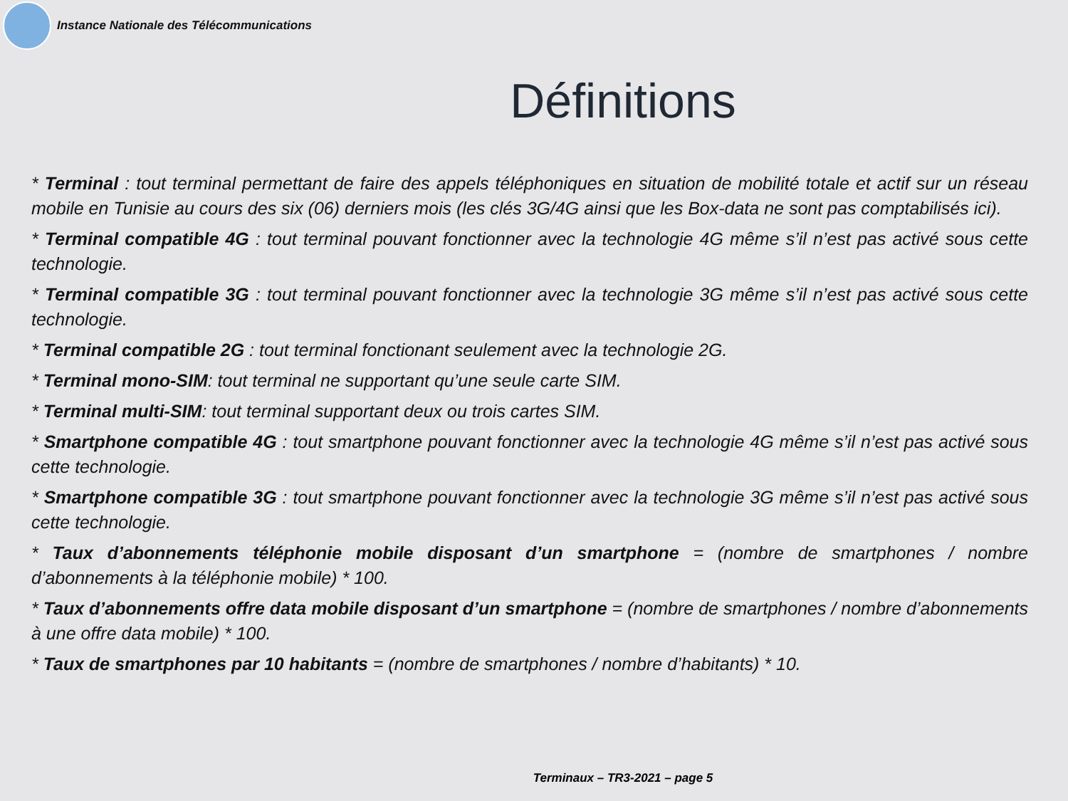Instance Nationale des Télécommunications
Définitions
* Terminal : tout terminal permettant de faire des appels téléphoniques en situation de mobilité totale et actif sur un réseau mobile en Tunisie au cours des six (06) derniers mois (les clés 3G/4G ainsi que les Box-data ne sont pas comptabilisés ici).
* Terminal compatible 4G : tout terminal pouvant fonctionner avec la technologie 4G même s’il n’est pas activé sous cette technologie.
* Terminal compatible 3G : tout terminal pouvant fonctionner avec la technologie 3G même s’il n’est pas activé sous cette technologie.
* Terminal compatible 2G : tout terminal fonctionant seulement avec la technologie 2G.
* Terminal mono-SIM: tout terminal ne supportant qu’une seule carte SIM.
* Terminal multi-SIM: tout terminal supportant deux ou trois cartes SIM.
* Smartphone compatible 4G : tout smartphone pouvant fonctionner avec la technologie 4G même s’il n’est pas activé sous cette technologie.
* Smartphone compatible 3G : tout smartphone pouvant fonctionner avec la technologie 3G même s’il n’est pas activé sous cette technologie.
* Taux d’abonnements téléphonie mobile disposant d’un smartphone = (nombre de smartphones / nombre d’abonnements à la téléphonie mobile) * 100.
* Taux d’abonnements offre data mobile disposant d’un smartphone = (nombre de smartphones / nombre d’abonnements à une offre data mobile) * 100.
* Taux de smartphones par 10 habitants = (nombre de smartphones / nombre d’habitants) * 10.
Terminaux – TR3-2021 – page 5